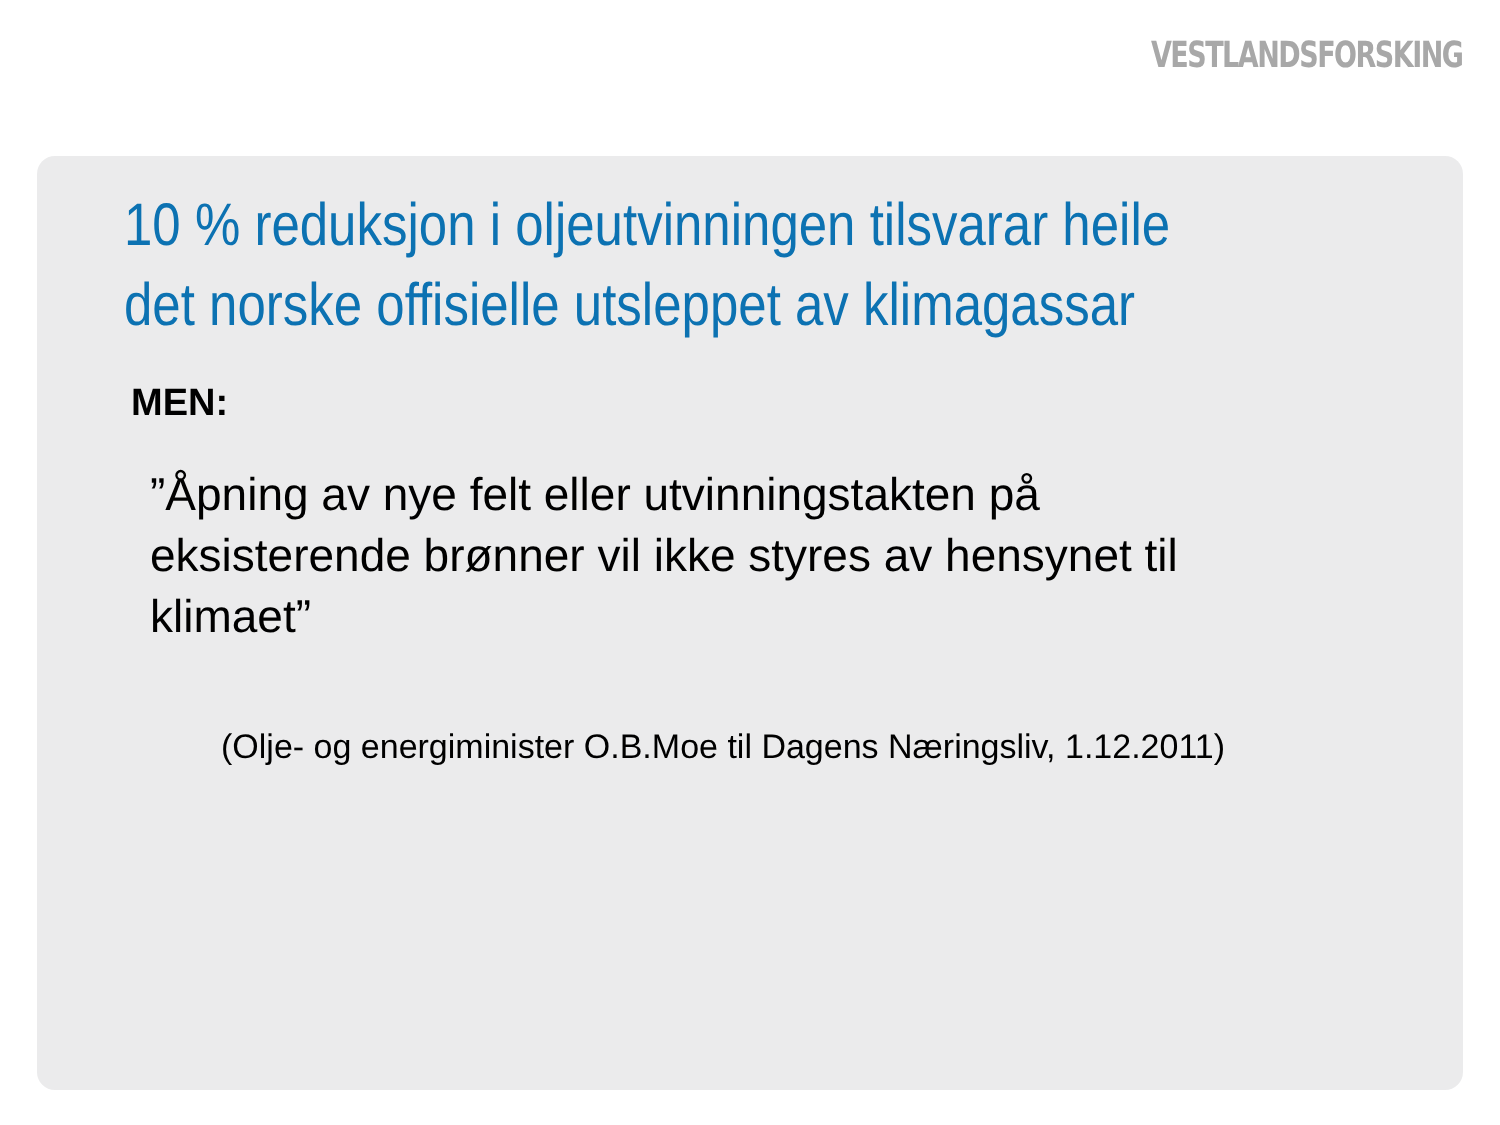VESTLANDSFORSKING
10 % reduksjon i oljeutvinningen tilsvarar heile
det norske offisielle utsleppet av klimagassar
MEN:
”Åpning av nye felt eller utvinningstakten på eksisterende brønner vil ikke styres av hensynet til klimaet”
(Olje- og energiminister O.B.Moe til Dagens Næringsliv, 1.12.2011)